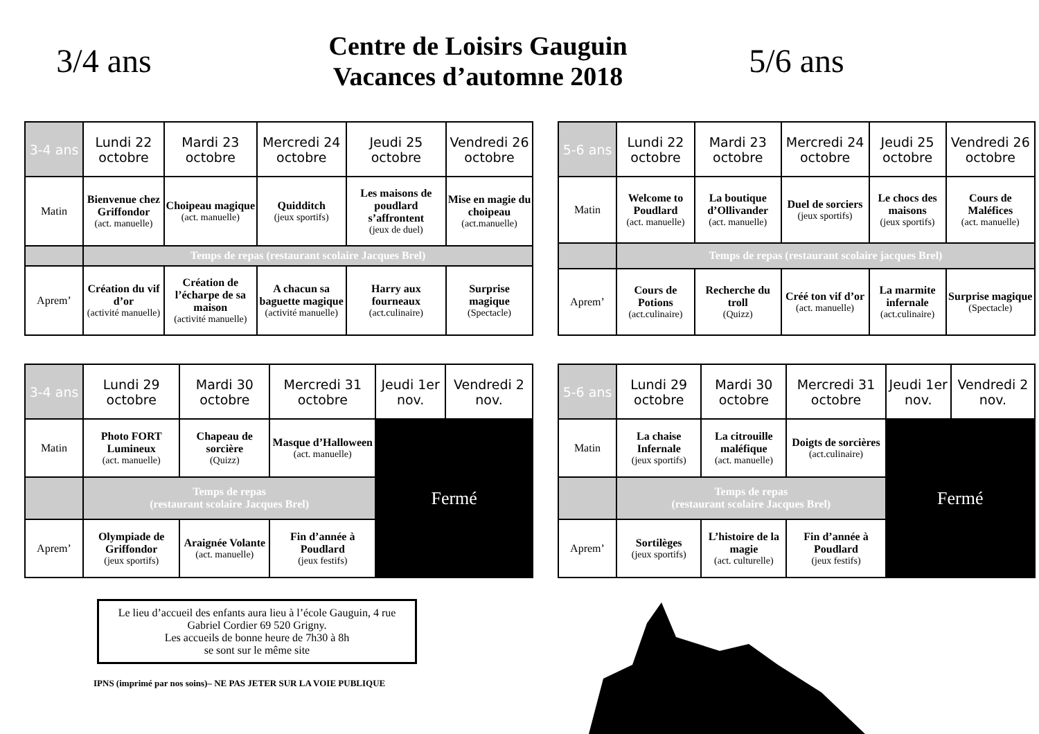3/4 ans
Centre de Loisirs Gauguin
Vacances d’automne 2018
5/6 ans
| 3-4 ans | Lundi 22 octobre | Mardi 23 octobre | Mercredi 24 octobre | Jeudi 25 octobre | Vendredi 26 octobre |
| --- | --- | --- | --- | --- | --- |
| Matin | Bienvenue chez Griffondor (act. manuelle) | Choipeau magique (act. manuelle) | Quidditch (jeux sportifs) | Les maisons de poudlard s’affrontent (jeux de duel) | Mise en magie du choipeau (act.manuelle) |
| | Temps de repas (restaurant scolaire Jacques Brel) | | | | |
| Aprem’ | Création du vif d’or (activité manuelle) | Création de l’écharpe de sa maison (activité manuelle) | A chacun sa baguette magique (activité manuelle) | Harry aux fourneaux (act.culinaire) | Surprise magique (Spectacle) |
| 5-6 ans | Lundi 22 octobre | Mardi 23 octobre | Mercredi 24 octobre | Jeudi 25 octobre | Vendredi 26 octobre |
| --- | --- | --- | --- | --- | --- |
| Matin | Welcome to Poudlard (act. manuelle) | La boutique d’Ollivander (act. manuelle) | Duel de sorciers (jeux sportifs) | Le chocs des maisons (jeux sportifs) | Cours de Maléfices (act. manuelle) |
| | Temps de repas (restaurant scolaire jacques Brel) | | | | |
| Aprem’ | Cours de Potions (act.culinaire) | Recherche du troll (Quizz) | Créé ton vif d’or (act. manuelle) | La marmite infernale (act.culinaire) | Surprise magique (Spectacle) |
| 3-4 ans | Lundi 29 octobre | Mardi 30 octobre | Mercredi 31 octobre | Jeudi 1er nov. | Vendredi 2 nov. |
| --- | --- | --- | --- | --- | --- |
| Matin | Photo FORT Lumineux (act. manuelle) | Chapeau de sorcière (Quizz) | Masque d’Halloween (act. manuelle) | Fermé | |
| | Temps de repas (restaurant scolaire Jacques Brel) | | | | |
| Aprem’ | Olympiade de Griffondor (jeux sportifs) | Araignée Volante (act. manuelle) | Fin d’année à Poudlard (jeux festifs) | | |
| 5-6 ans | Lundi 29 octobre | Mardi 30 octobre | Mercredi 31 octobre | Jeudi 1er nov. | Vendredi 2 nov. |
| --- | --- | --- | --- | --- | --- |
| Matin | La chaise Infernale (jeux sportifs) | La citrouille maléfique (act. manuelle) | Doigts de sorcières (act.culinaire) | Fermé | |
| | Temps de repas (restaurant scolaire Jacques Brel) | | | | |
| Aprem’ | Sortilèges (jeux sportifs) | L’histoire de la magie (act. culturelle) | Fin d’année à Poudlard (jeux festifs) | | |
Le lieu d’accueil des enfants aura lieu à l’école Gauguin, 4 rue Gabriel Cordier 69 520 Grigny.
Les accueils de bonne heure de 7h30 à 8h
se sont sur le même site
IPNS (imprimé par nos soins)– NE PAS JETER SUR LA VOIE PUBLIQUE